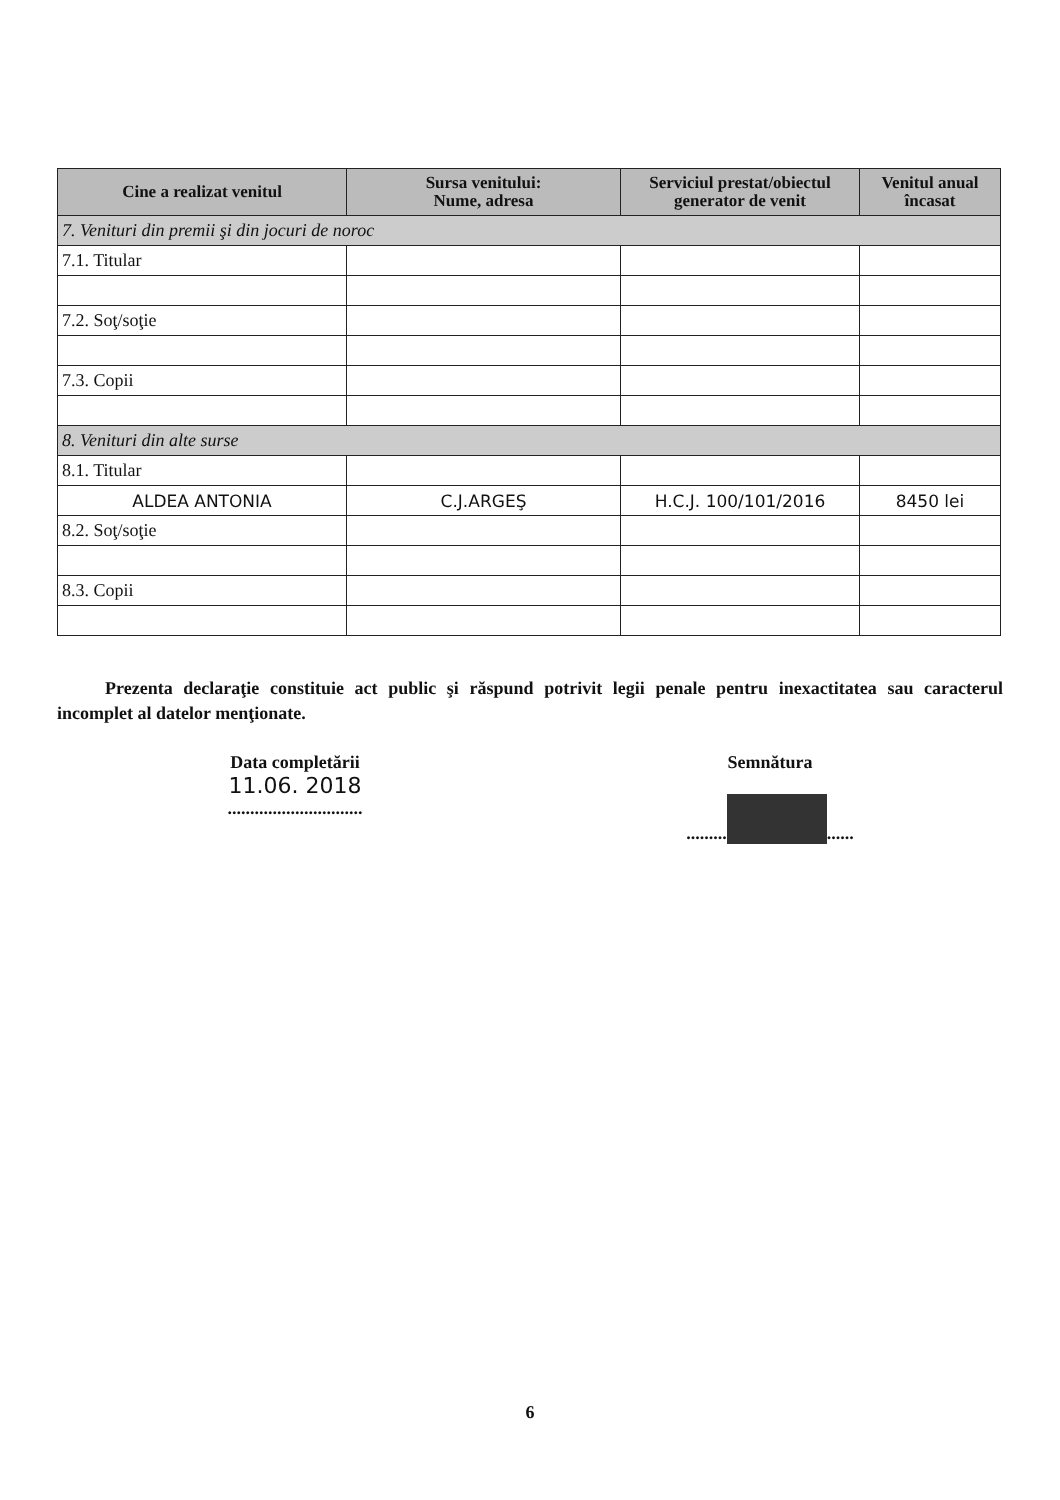| Cine a realizat venitul | Sursa venitului: Nume, adresa | Serviciul prestat/obiectul generator de venit | Venitul anual încasat |
| --- | --- | --- | --- |
| 7. Venituri din premii şi din jocuri de noroc | | | |
| 7.1. Titular | | | |
| 7.2. Soţ/soţie | | | |
| 7.3. Copii | | | |
| 8. Venituri din alte surse | | | |
| 8.1. Titular | | | |
| ALDEA ANTONIA | C.J.ARGEŞ | H.C.J. 100/101/2016 | 8450 lei |
| 8.2. Soţ/soţie | | | |
| 8.3. Copii | | | |
Prezenta declaraţie constituie act public şi răspund potrivit legii penale pentru inexactitatea sau caracterul incomplet al datelor menţionate.
Data completării
11.06. 2018
..............................
Semnătura
......... ......
6